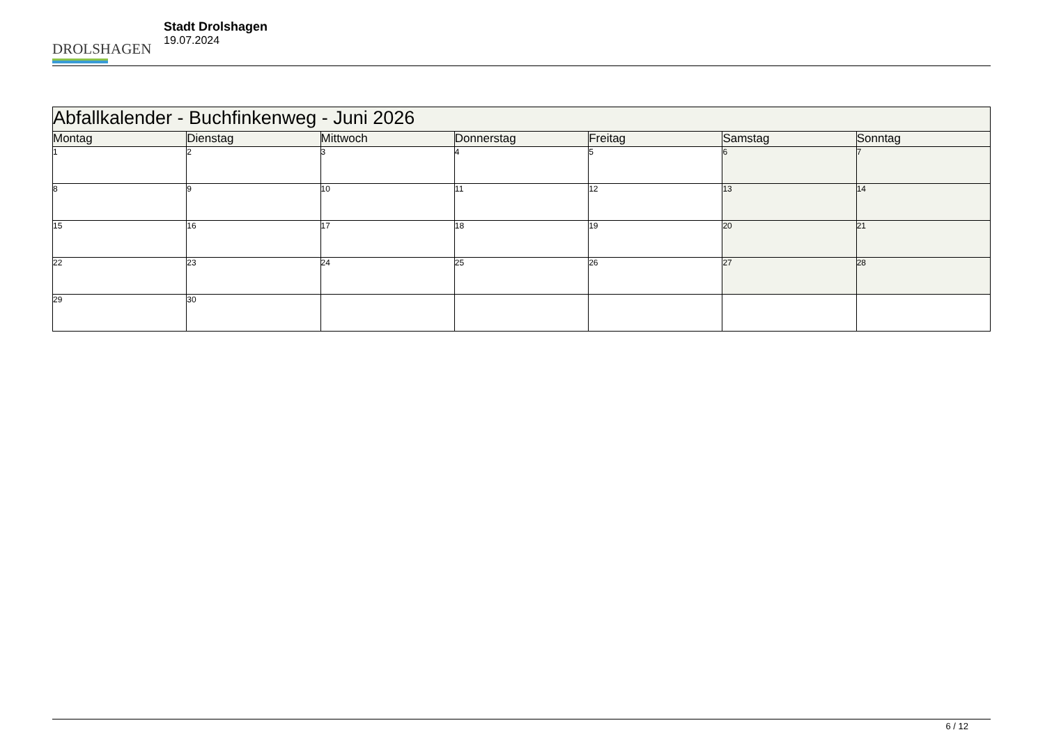DROLSHAGEN
Stadt Drolshagen
19.07.2024
| Abfallkalender - Buchfinkenweg - Juni 2026 | | | | | | |
| --- | --- | --- | --- | --- | --- | --- |
| Montag | Dienstag | Mittwoch | Donnerstag | Freitag | Samstag | Sonntag |
| 1 | 2 | 3 | 4 | 5 | 6 | 7 |
| 8 | 9 | 10 | 11 | 12 | 13 | 14 |
| 15 | 16 | 17 | 18 | 19 | 20 | 21 |
| 22 | 23 | 24 | 25 | 26 | 27 | 28 |
| 29 | 30 | | | | | |
6 / 12